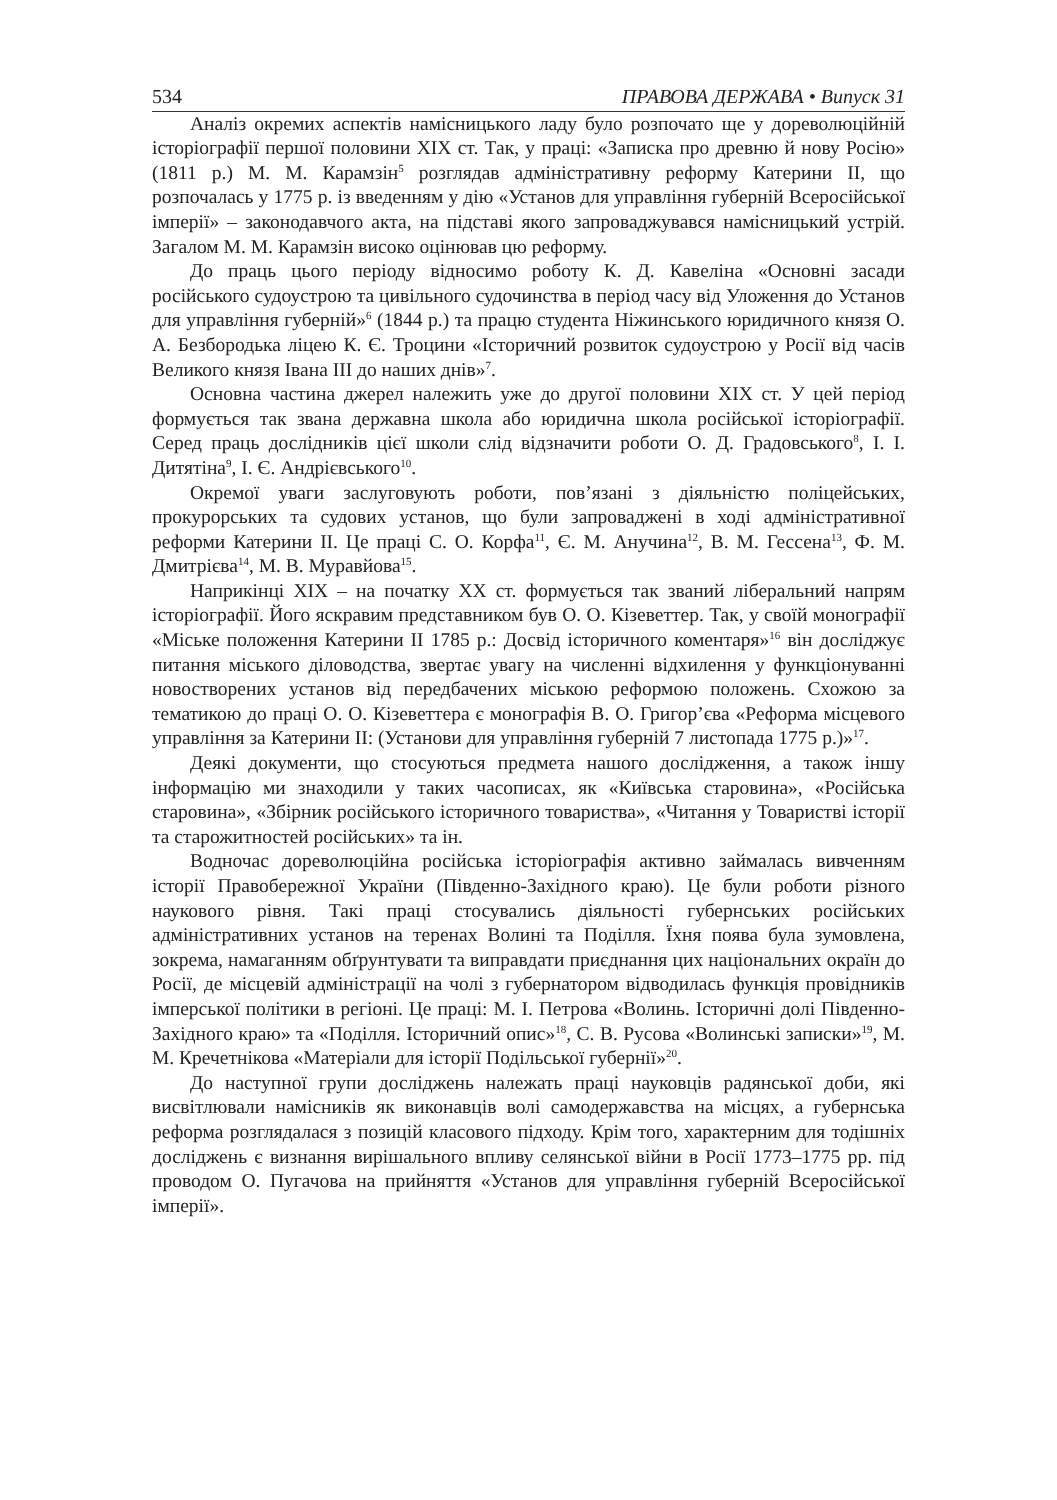534 ПРАВОВА ДЕРЖАВА • Випуск 31
Аналіз окремих аспектів намісницького ладу було розпочато ще у дореволюційній історіографії першої половини XIX ст. Так, у праці: «Записка про древню й нову Росію» (1811 р.) М. М. Карамзін<sup>5</sup> розглядав адміністративну реформу Катерини II, що розпочалась у 1775 р. із введенням у дію «Установ для управління губерній Всеросійської імперії» – законодавчого акта, на підставі якого запроваджувався намісницький устрій. Загалом М. М. Карамзін високо оцінював цю реформу.
До праць цього періоду відносимо роботу К. Д. Кавеліна «Основні засади російського судоустрою та цивільного судочинства в період часу від Уложення до Установ для управління губерній»<sup>6</sup> (1844 р.) та працю студента Ніжинського юридичного князя О. А. Безбородька ліцею К. Є. Троцини «Історичний розвиток судоустрою у Росії від часів Великого князя Івана III до наших днів»<sup>7</sup>.
Основна частина джерел належить уже до другої половини XIX ст. У цей період формується так звана державна школа або юридична школа російської історіографії. Серед праць дослідників цієї школи слід відзначити роботи О. Д. Градовського<sup>8</sup>, І. І. Дитятіна<sup>9</sup>, І. Є. Андрієвського<sup>10</sup>.
Окремої уваги заслуговують роботи, пов’язані з діяльністю поліцейських, прокурорських та судових установ, що були запроваджені в ході адміністративної реформи Катерини II. Це праці С. О. Корфа<sup>11</sup>, Є. М. Анучина<sup>12</sup>, В. М. Гессена<sup>13</sup>, Ф. М. Дмитрієва<sup>14</sup>, М. В. Муравйова<sup>15</sup>.
Наприкінці XIX – на початку XX ст. формується так званий ліберальний напрям історіографії. Його яскравим представником був О. О. Кізеветтер. Так, у своїй монографії «Міське положення Катерини II 1785 р.: Досвід історичного коментаря»<sup>16</sup> він досліджує питання міського діловодства, звертає увагу на численні відхилення у функціонуванні новостворених установ від передбачених міською реформою положень. Схожою за тематикою до праці О. О. Кізеветтера є монографія В. О. Григор’єва «Реформа місцевого управління за Катерини II: (Установи для управління губерній 7 листопада 1775 р.)»<sup>17</sup>.
Деякі документи, що стосуються предмета нашого дослідження, а також іншу інформацію ми знаходили у таких часописах, як «Київська старовина», «Російська старовина», «Збірник російського історичного товариства», «Читання у Товаристві історії та старожитностей російських» та ін.
Водночас дореволюційна російська історіографія активно займалась вивченням історії Правобережної України (Південно-Західного краю). Це були роботи різного наукового рівня. Такі праці стосувались діяльності губернських російських адміністративних установ на теренах Волині та Поділля. Їхня поява була зумовлена, зокрема, намаганням обґрунтувати та виправдати приєднання цих національних окраїн до Росії, де місцевій адміністрації на чолі з губернатором відводилась функція провідників імперської політики в регіоні. Це праці: М. І. Петрова «Волинь. Історичні долі Південно-Західного краю» та «Поділля. Історичний опис»<sup>18</sup>, С. В. Русова «Волинські записки»<sup>19</sup>, М. М. Кречетнікова «Матеріали для історії Подільської губернії»<sup>20</sup>.
До наступної групи досліджень належать праці науковців радянської доби, які висвітлювали намісників як виконавців волі самодержавства на місцях, а губернська реформа розглядалася з позицій класового підходу. Крім того, характерним для тодішніх досліджень є визнання вирішального впливу селянської війни в Росії 1773–1775 рр. під проводом О. Пугачова на прийняття «Установ для управління губерній Всеросійської імперії».